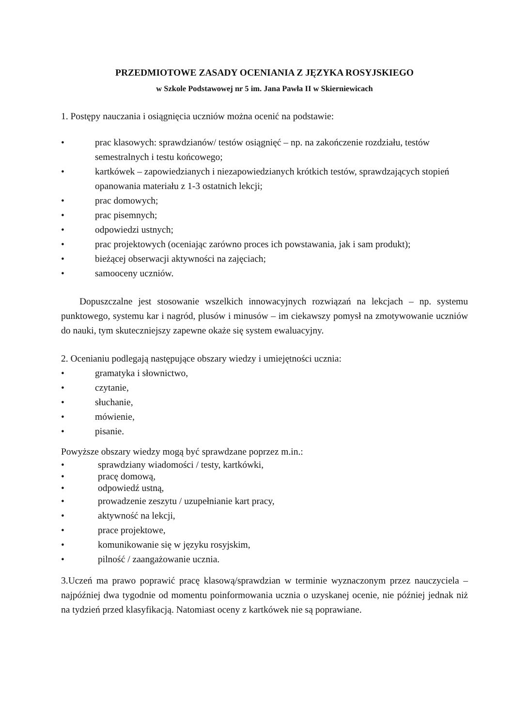PRZEDMIOTOWE ZASADY OCENIANIA Z JĘZYKA ROSYJSKIEGO
w Szkole Podstawowej nr 5 im. Jana Pawła II w Skierniewicach
1. Postępy nauczania i osiągnięcia uczniów można ocenić na podstawie:
• prac klasowych: sprawdzianów/ testów osiągnięć – np. na zakończenie rozdziału, testów semestralnych i testu końcowego;
• kartkówek – zapowiedzianych i niezapowiedzianych krótkich testów, sprawdzających stopień opanowania materiału z 1-3 ostatnich lekcji;
• prac domowych;
• prac pisemnych;
• odpowiedzi ustnych;
• prac projektowych (oceniając zarówno proces ich powstawania, jak i sam produkt);
• bieżącej obserwacji aktywności na zajęciach;
• samooceny uczniów.
Dopuszczalne jest stosowanie wszelkich innowacyjnych rozwiązań na lekcjach – np. systemu punktowego, systemu kar i nagród, plusów i minusów – im ciekawszy pomysł na zmotywowanie uczniów do nauki, tym skuteczniejszy zapewne okaże się system ewaluacyjny.
2. Ocenianiu podlegają następujące obszary wiedzy i umiejętności ucznia:
• gramatyka i słownictwo,
• czytanie,
• słuchanie,
• mówienie,
• pisanie.
Powyższe obszary wiedzy mogą być sprawdzane poprzez m.in.:
• sprawdziany wiadomości / testy, kartkówki,
• pracę domową,
• odpowiedź ustną,
• prowadzenie zeszytu / uzupełnianie kart pracy,
• aktywność na lekcji,
• prace projektowe,
• komunikowanie się w języku rosyjskim,
• pilność / zaangażowanie ucznia.
3.Uczeń ma prawo poprawić pracę klasową/sprawdzian w terminie wyznaczonym przez nauczyciela – najpóźniej dwa tygodnie od momentu poinformowania ucznia o uzyskanej ocenie, nie później jednak niż na tydzień przed klasyfikacją. Natomiast oceny z kartkówek nie są poprawiane.